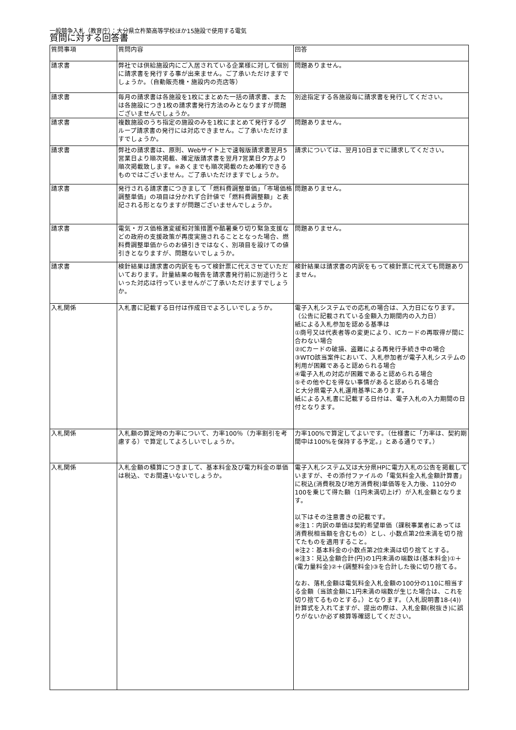一般競争入札（教育庁）：大分県立杵築高等学校ほか15施設で使用する電気
質問に対する回答書
| 質問事項 | 質問内容 | 回答 |
| --- | --- | --- |
| 請求書 | 弊社では供給施設内にご入居されている企業様に対して個別に請求書を発行する事が出来ません。ご了承いただけますでしょうか。（自動販売機・施設内の売店等） | 問題ありません。 |
| 請求書 | 毎月の請求書は各施設を1枚にまとめた一括の請求書、または各施設につき1枚の請求書発行方法のみとなりますが問題ございませんでしょうか。 | 別途指定する各施設毎に請求書を発行してください。 |
| 請求書 | 複数施設のうち指定の施設のみを1枚にまとめて発行するグループ請求書の発行には対応できません。ご了承いただけますでしょうか。 | 問題ありません。 |
| 請求書 | 弊社の請求書は、原則、Webサイト上で速報版請求書翌月5営業日より順次掲載、確定版請求書を翌月7営業日夕方より順次掲載致します。※あくまでも順次掲載のため確約できるものではございません。ご了承いただけますでしょうか。 | 請求については、翌月10日までに請求してください。 |
| 請求書 | 発行される請求書につきまして「燃料費調整単価」「市場価格調整単価」の項目は分かれず合計値で「燃料費調整額」と表記される形となりますが問題ございませんでしょうか。 | 問題ありません。 |
| 請求書 | 電気・ガス価格激変緩和対策措置や酷暑乗り切り緊急支援などの政府の支援政策が再度実施されることとなった場合、燃料費調整単価からのお値引きではなく、別項目を設けての値引きとなりますが、問題ないでしょうか。 | 問題ありません。 |
| 請求書 | 検針結果は請求書の内訳をもって検針票に代えさせていただいております。計量結果の報告を請求書発行前に別途行うといった対応は行っていませんがご了承いただけますでしょうか。 | 検針結果は請求書の内訳をもって検針票に代えても問題ありません。 |
| 入札関係 | 入札書に記載する日付は作成日でよろしいでしょうか。 | 電子入札システムでの応札の場合は、入力日になります。（公告に記載されている金額入力期間内の入力日） 紙による入札参加を認める基準は ①商号又は代表者等の変更により、ICカードの再取得が間に合わない場合 ②ICカードの破損、盗難による再発行手続き中の場合 ③WTO該当案件において、入札参加者が電子入札システムの利用が困難であると認められる場合 ④電子入札の対応が困難であると認められる場合 ⑤その他やむを得ない事情があると認められる場合 と大分県電子入札運用基準にあります。 紙による入札書に記載する日付は、電子入札の入力期間の日付となります。 |
| 入札関係 | 入札額の算定時の力率について、力率100％（力率割引を考慮する）で算定してよろしいでしょうか。 | 力率100%で算定してよいです。（仕様書に「力率は、契約期間中は100%を保持する予定。」とある通りです。） |
| 入札関係 | 入札金額の積算につきまして、基本料金及び電力料金の単価は税込、でお間違いないでしょうか。 | 電子入札システム又は大分県HPに電力入札の公告を掲載していますが、その添付ファイルの「電気料金入札金額計算書」に税込(消費税及び地方消費税)単価等を入力後、110分の100を乗じて得た額（1円未満切上げ）が入札金額となります。 以下はその注意書きの記載です。 ※注1：内訳の単価は契約希望単価（課税事業者にあっては消費税相当額を含むもの）とし、小数点第2位未満を切り捨てたものを適用すること。 ※注2：基本料金の小数点第2位未満は切り捨てとする。 ※注3：見込金額合計(円)の1円未満の端数は(基本料金)①＋(電力量料金)②＋(調整料金)③を合計した後に切り捨てる。 なお、落札金額は電気料金入札金額の100分の110に相当する金額（当該金額に1円未満の端数が生じた場合は、これを切り捨てるものとする。）となります。（入札説明書18-(4)) 計算式を入れてますが、提出の際は、入札金額(税抜き)に誤りがないか必ず検算等確認してください。 |